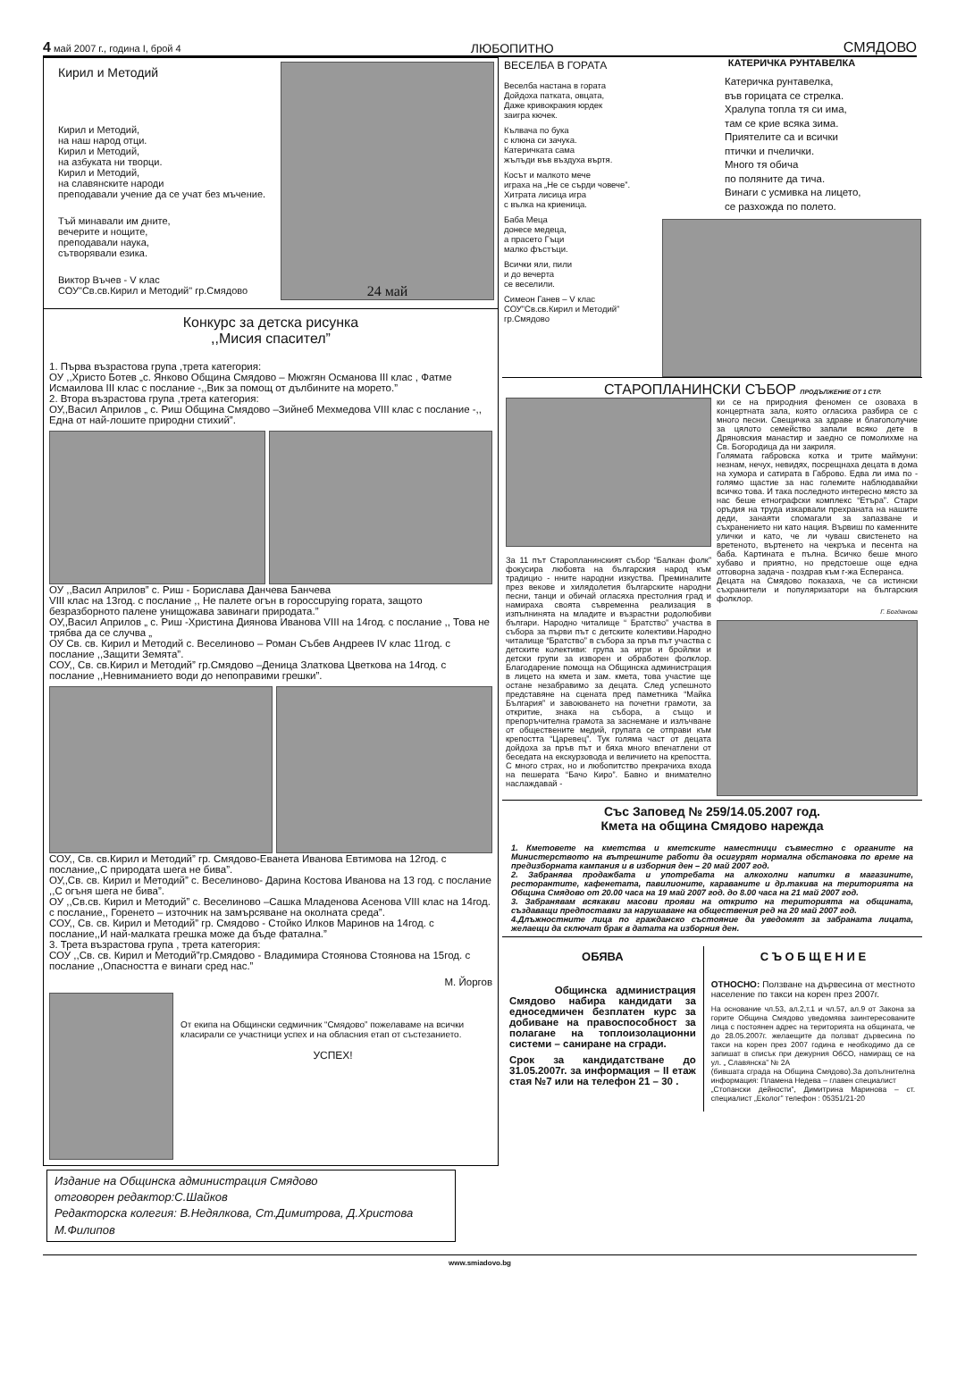4 май 2007 г., година I, брой 4 ЛЮБОПИТНО СМЯДОВО
Кирил и Методий
Кирил и Методий,
на наш народ отци.
Кирил и Методий,
на азбуката ни творци.
Кирил и Методий,
на славянските народи
преподавали учение да се учат без мъчение.
Тъй минавали им дните,
вечерите и нощите,
преподавали наука,
сътворявали езика.
Виктор Въчев - V клас
СОУ"Св.св.Кирил и Методий" гр.Смядово
24 май
Конкурс за детска рисунка
,,Мисия спасител”
1. Първа възрастова група ,трета категория:
ОУ ,,Христо Ботев „с. Янково Община Смядово – Мюжгян Османова III клас , Фатме Исмаилова III клас с послание -,,Вик за помощ от дълбините на морето.”
2. Втора възрастова група ,трета категория:
ОУ,,Васил Априлов „ с. Риш Община Смядово –Зийнеб Мехмедова VIII клас с послание -,, Една от най-лошите природни стихий”.
ОУ ,,Васил Априлов” с. Риш - Борислава Данчева Банчева
VIII клас на 13год. с послание ,, Не палете огън в горoccupying гората, защото безразборното палене унищожава завинаги природата.”
ОУ,,Васил Априлов „ с. Риш -Христина Диянова Иванова VIII на 14год. с послание ,, Това не трябва да се случва „
ОУ Св. св. Кирил и Методий с. Веселиново – Роман Събев Андреев IV клас 11год. с послание ,,Защити Земята”.
СОУ,, Св. св.Кирил и Методий” гр.Смядово –Деница Златкова Цветкова на 14год. с послание ,,Невниманието води до непоправими грешки”.
СОУ,, Св. св.Кирил и Методий” гр. Смядово-Еванета Иванова Евтимова на 12год. с послание,,С природата шега не бива”.
ОУ,,Св. св. Кирил и Методий” с. Веселиново- Дарина Костова Иванова на 13 год. с послание ,,С огъня шега не бива”.
ОУ ,,Св.св. Кирил и Методий” с. Веселиново –Сашка Младенова Асенова VIII клас на 14год. с послание,, Горенето – източник на замърсяване на околната среда”.
СОУ,, Св. св. Кирил и Методий” гр. Смядово - Стойко Илков Маринов на 14год. с послание,,И най-малката грешка може да бъде фатална.”
3. Трета възрастова група , трета категория:
СОУ ,,Св. св. Кирил и Методий”гр.Смядово - Владимира Стоянова Стоянова на 15год. с послание ,,Опасността е винаги сред нас.”
М. Йоргов
От екипа на Общински седмичник “Смядово” пожелаваме на всички класирали се участници успех и на обласния етап от състезанието.
УСПЕХ!
ВЕСЕЛБА В ГОРАТА
Веселба настана в гората
Дойдоха патката, овцата,
Даже кривокракия юрдек
заигра кючек.
Кълвача по бука
с клюна си зачука.
Катеричката сама
жълъди във въздуха въртя.
Косът и малкото мече
играха на „Не се сърди човече”.
Хитрата лисица игра
с вълка на криеница.
Баба Меца
донесе медеца,
а прасето Гъци
малко фъстъци.
Всички яли, пили
и до вечерта
се веселили.
Симеон Ганев – V клас
СОУ”Св.св.Кирил и Методий”
гр.Смядово
КАТЕРИЧКА РУНТАВЕЛКА
Катеричка рунтавелка,
във горицата се стрелка.
Хралупа топла тя си има,
там се крие всяка зима.
Приятелите са и всички
птички и пчелички.
Много тя обича
по поляните да тича.
Винаги с усмивка на лицето,
се разхожда по полето.
СТАРОПЛАНИНСКИ СЪБОР ПРОДЪЛЖЕНИЕ ОТ 1 СТР.
За 11 път Старопланинският събор “Балкан фолк” фокусира любовта на българския народ към традицио - нните народни изкуства. Преминалите през векове и хилядолетия българските народни песни, танци и обичай огласяха престолния град и намираха своята съвременна реализация в изпълнинята на младите и възрастни родолюбиви българи. Народно читалище “ Братство” участва в събора за първи път с детските колективи.Народно читалище “Братство” в събора за пръв път участва с детските колективи: група за игри и бройлки и детски групи за изворен и обработен фолклор. Благодарение помоща на Общинска администрация в лицето на кмета и зам. кмета, това участие ще остане незабравимо за децата. След успешното представяне на сцената пред паметника “Майка България” и завоюването на почетни грамоти, за откритие, знака на събора, а също и препоръчителна грамота за заснемане и излъчване от обществените медий, групата се отправи към крепостта “Царевец”. Тук голяма част от децата дойдоха за пръв път и бяха много впечатлени от беседата на екскурзовода и величието на крепостта. С много страх, но и любопитство прекрачиха входа на пешерата “Бачо Киро”. Бавно и внимателно наслаждавай -
ки се на природния феномен се озоваха в концертната зала, която огласиха разбира се с много песни. Свещичка за здраве и благополучие за цялото семейство запали всяко дете в Дряновския манастир и заедно се помолихме на Св. Богородица да ни закриля.
Голямата габровска котка и трите маймуни: незнам, нечух, невидях, посрещнаха децата в дома на хумора и сатирата в Габрово. Едва ли има по - голямо щастие за нас големите наблюдавайки всичко това. И така последното интересно място за нас беше етнографски комплекс “Етъра”. Стари оръдия на труда изкарвали прехраната на нашите деди, занаяти спомагали за запазване и съхранението ни като нация. Вървиш по каменните улички и като, че ли чуваш свистенето на вретеното, въртенето на чекръка и песента на баба. Картината е пълна. Всичко беше много хубаво и приятно, но предстоеше още една отговорна задача - поздрав към г-жа Есперанса.
Децата на Смядово показаха, че са истински съхранители и популяризатори на българския фолклор.
Г. Богданова
Със Заповед № 259/14.05.2007 год.
Кмета на община Смядово нарежда
1. Кметовете на кметства и кметските наместници съвместно с органите на Министерството на вътрешните работи да осигурят нормална обстановка по време на предизборната кампания и в изборния ден – 20 май 2007 год.
2. Забранява продажбата и употребата на алкохолни напитки в магазините, ресторантите, кафенетата, павилионите, караваните и др.такива на територията на Община Смядово от 20.00 часа на 19 май 2007 год. до 8.00 часа на 21 май 2007 год.
3. Забранявам всякакви масови прояви на открито на територията на общината, създаващи предпоставки за нарушаване на обществения ред на 20 май 2007 год.
4.Длъжностните лица по гражданско състояние да уведомят за забраната лицата, желаещи да сключат брак в датата на изборния ден.
ОБЯВА
Общинска администрация Смядово набира кандидати за едноседмичен безплатен курс за добиване на правоспособност за полагане на топлоизолационни системи – саниране на сгради.
Срок за кандидатстване до 31.05.2007г. за информация – II етаж стая №7 или на телефон 21 – 30 .
С Ъ О Б Щ Е Н И Е
ОТНОСНО: Ползване на дървесина от местното население по такси на корен през 2007г.
На основание чл.53, ал.2,т.1 и чл.57, ал.9 от Закона за горите Община Смядово уведомява заинтересованите лица с постоянен адрес на територията на общината, че до 28.05.2007г. желаещите да ползват дървесина по такси на корен през 2007 година е необходимо да се запишат в списък при дежурния ОбСО, намиращ се на ул. „ Славянска” № 2А
(бившата сграда на Община Смядово).За допълнителна информация: Пламена Недева – главен специалист
„Стопански дейности”, Димитрина Маринова – ст. специалист „Еколог” телефон : 05351/21-20
Издание на Общинска администрация Смядово
отговорен редактор:С.Шайков
Редакторска колегия: В.Недялкова, Ст.Димитрова, Д.Христова
М.Филипов
www.smiadovo.bg